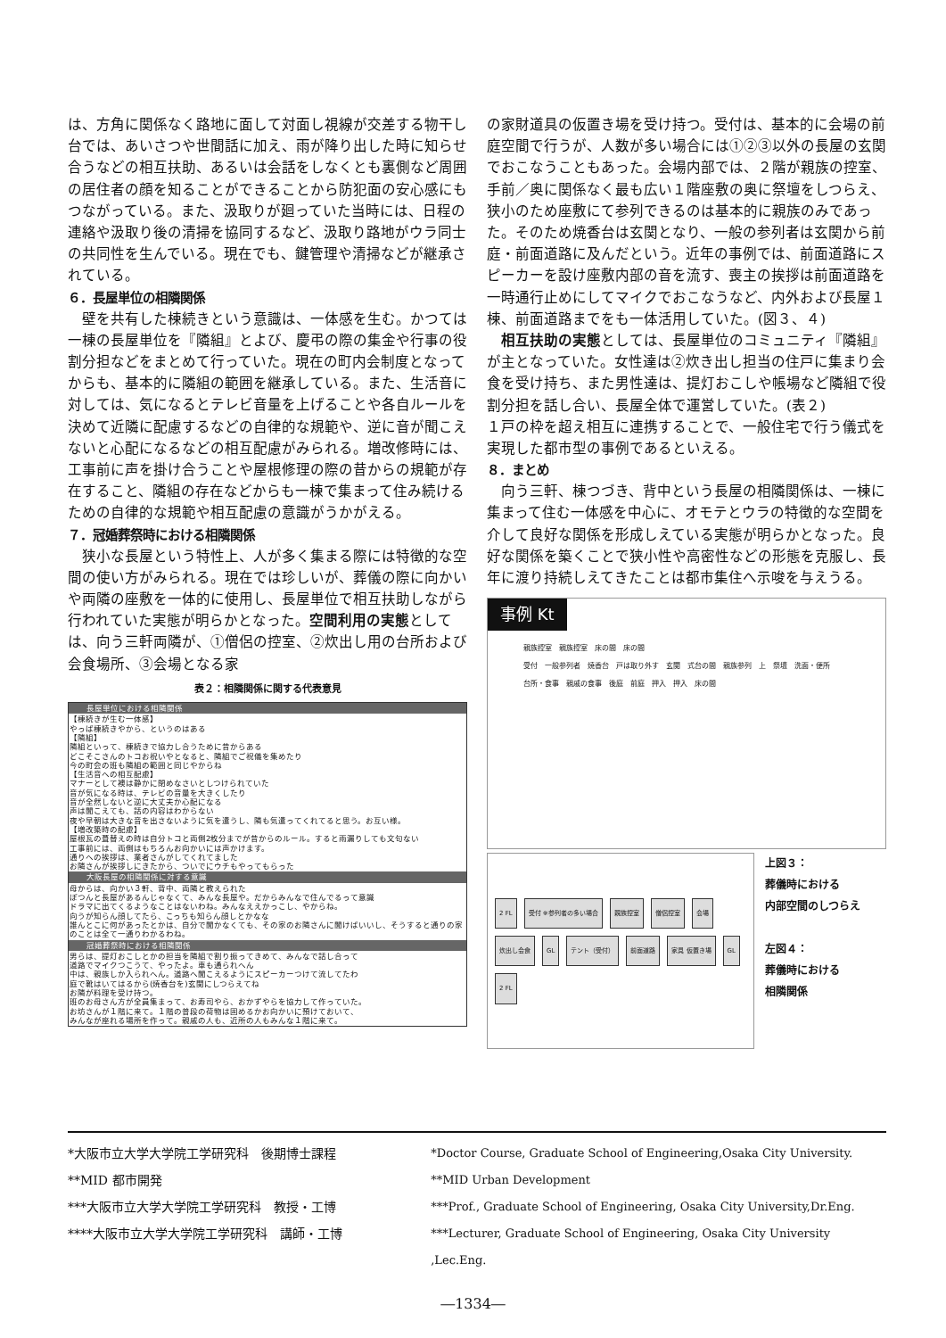は、方角に関係なく路地に面して対面し視線が交差する物干し台では、あいさつや世間話に加え、雨が降り出した時に知らせ合うなどの相互扶助、あるいは会話をしなくとも裏側など周囲の居住者の顔を知ることができることから防犯面の安心感にもつながっている。また、汲取りが廻っていた当時には、日程の連絡や汲取り後の清掃を協同するなど、汲取り路地がウラ同士の共同性を生んでいる。現在でも、鍵管理や清掃などが継承されている。
６．長屋単位の相隣関係
　壁を共有した棟続きという意識は、一体感を生む。かつては一棟の長屋単位を『隣組』とよび、慶弔の際の集金や行事の役割分担などをまとめて行っていた。現在の町内会制度となってからも、基本的に隣組の範囲を継承している。また、生活音に対しては、気になるとテレビ音量を上げることや各自ルールを決めて近隣に配慮するなどの自律的な規範や、逆に音が聞こえないと心配になるなどの相互配慮がみられる。増改修時には、工事前に声を掛け合うことや屋根修理の際の昔からの規範が存在すること、隣組の存在などからも一棟で集まって住み続けるための自律的な規範や相互配慮の意識がうかがえる。
７．冠婚葬祭時における相隣関係
　狭小な長屋という特性上、人が多く集まる際には特徴的な空間の使い方がみられる。現在では珍しいが、葬儀の際に向かいや両隣の座敷を一体的に使用し、長屋単位で相互扶助しながら行われていた実態が明らかとなった。空間利用の実態としては、向う三軒両隣が、①僧侶の控室、②炊出し用の台所および会食場所、③会場となる家
表２：相隣関係に関する代表意見
| 長屋単位における相隣関係 |
| --- |
| 【棟続きが生む一体感】 やっぱ棟続きやから、というのはある 【隣組】 隣組といって、棟続きで協力し合うために昔からある どこそこさんのトコお祝いやとなると、隣組でご祝儀を集めたり 今の町会の班も隣組の範囲と同じやからね 【生活音への相互配慮】 マナーとして襖は静かに閉めなさいとしつけられていた 音が気になる時は、テレビの音量を大きくしたり 音が全然しないと逆に大丈夫か心配になる 声は聞こえても、話の内容はわからない 夜や早朝は大きな音を出さないように気を遣うし、隣も気遣ってくれてると思う。お互い様。 【増改築時の配慮】 屋根瓦の葺替えの時は自分トコと両側2枚分までが昔からのルール。すると雨漏りしても文句ない 工事前には、両側はもちろんお向かいには声かけます。 通りへの挨拶は、業者さんがしてくれてました お隣さんが挨拶しにきたから、ついでにウチもやってもらった |
| 大阪長屋の相隣関係に対する意識 |
| 母からは、向かい３軒、背中、両隣と教えられた ぽつんと長屋があるんじゃなくて、みんな長屋や。だからみんなで住んでるって意識 ドラマに出てくるようなことはないわね。みんなええかっこし、やからね。 向うが知らん顔してたら、こっちも知らん顔しとかなな 誰んとこに何があったとかは、自分で聞かなくても、その家のお隣さんに聞けばいいし、そうすると通りの家のことは全て一通りわかるわね。 |
| 冠婚葬祭時における相隣関係 |
| 男らは、提灯おこしとかの担当を隣組で割り振ってきめて、みんなで話し合って 道路でマイクつこうて、やったよ。車も通られへん 中は、親族しか入られへん。道路へ聞こえるようにスピーカーつけて流してたわ 庭で靴はいてはるから(焼香台を)玄関にしつらえてね お隣が料理を受け持つ。 班のお母さん方が全員集まって、お寿司やら、おかずやらを協力して作っていた。 お坊さんが１階に来て。１階の普段の荷物は固めるかお向かいに預けておいて、 みんなが座れる場所を作って。親戚の人も、近所の人もみんな１階に来て。 |
の家財道具の仮置き場を受け持つ。受付は、基本的に会場の前庭空間で行うが、人数が多い場合には①②③以外の長屋の玄関でおこなうこともあった。会場内部では、２階が親族の控室、手前／奥に関係なく最も広い１階座敷の奥に祭壇をしつらえ、狭小のため座敷にて参列できるのは基本的に親族のみであった。そのため焼香台は玄関となり、一般の参列者は玄関から前庭・前面道路に及んだという。近年の事例では、前面道路にスピーカーを設け座敷内部の音を流す、喪主の挨拶は前面道路を一時通行止めにしてマイクでおこなうなど、内外および長屋１棟、前面道路までをも一体活用していた。(図３、４)
　相互扶助の実態としては、長屋単位のコミュニティ『隣組』が主となっていた。女性達は②炊き出し担当の住戸に集まり会食を受け持ち、また男性達は、提灯おこしや帳場など隣組で役割分担を話し合い、長屋全体で運営していた。(表２)
１戸の枠を超え相互に連携することで、一般住宅で行う儀式を実現した都市型の事例であるといえる。
８．まとめ
　向う三軒、棟つづき、背中という長屋の相隣関係は、一棟に集まって住む一体感を中心に、オモテとウラの特徴的な空間を介して良好な関係を形成しえている実態が明らかとなった。良好な関係を築くことで狭小性や高密性などの形態を克服し、長年に渡り持続しえてきたことは都市集住へ示唆を与えうる。
事例 Kt
親族控室　親族控室　床の間　床の間
受付　一般参列者　焼香台　戸は取り外す　玄関　式台の間　親族参列　上　祭壇　洗面・便所
台所・食事　親戚の食事　後庭　前庭　押入　押入　床の間
2 FL 受付 ※参列者の多い場合 親族控室 僧侶控室 会場 炊出し会食 GL テント（受付） 前面道路 家具 仮置き場 GL 2 FL
上図３：
葬儀時における
内部空間のしつらえ
左図４：
葬儀時における
相隣関係
*大阪市立大学大学院工学研究科　後期博士課程
**MID 都市開発
***大阪市立大学大学院工学研究科　教授・工博
****大阪市立大学大学院工学研究科　講師・工博
*Doctor Course, Graduate School of Engineering,Osaka City University.
**MID Urban Development
***Prof., Graduate School of Engineering, Osaka City University,Dr.Eng.
***Lecturer, Graduate School of Engineering, Osaka City University ,Lec.Eng.
―1334―